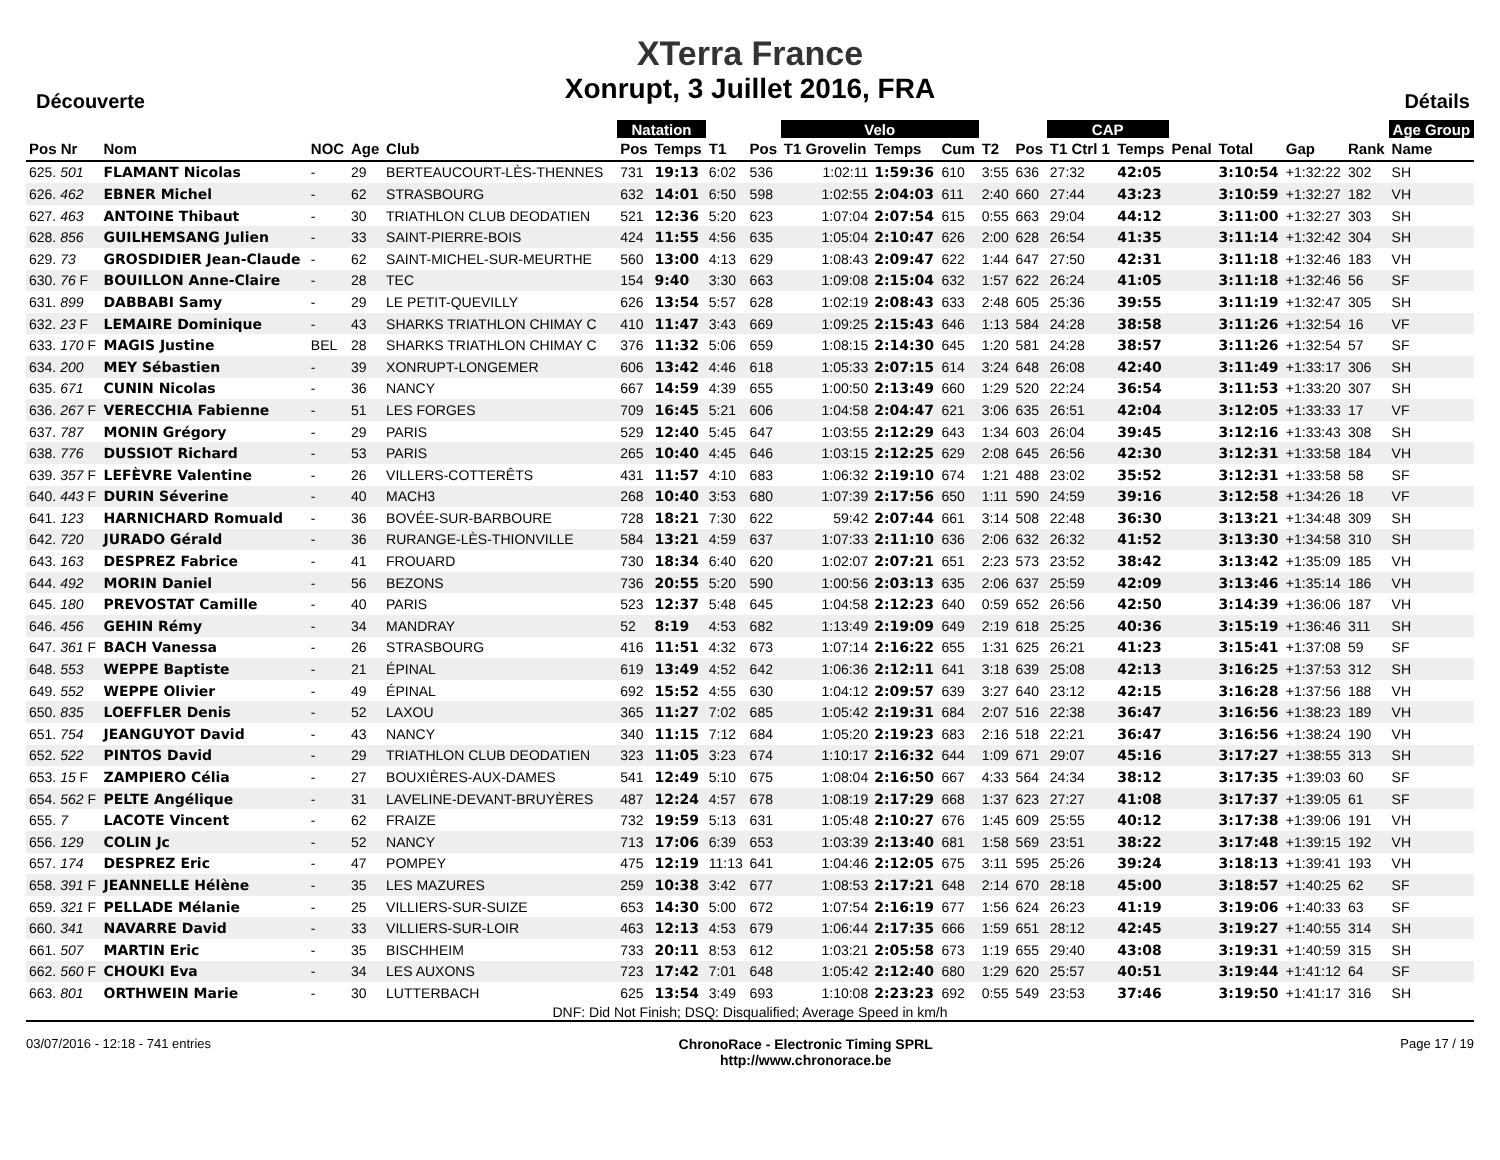XTerra France
Xonrupt, 3 Juillet 2016, FRA
Découverte Détails
| | | | | | | Natation | | | | Velo | | | | | CAP | | | | | | Age Group |
| --- | --- | --- | --- | --- | --- | --- | --- | --- | --- | --- | --- | --- | --- | --- | --- | --- | --- | --- | --- | --- | --- |
| Pos Nr | Nom | NOC | Age | Club | | Pos | Temps | T1 | Pos | T1 Grovelin | Temps | Cum | T2 | Pos | T1 Ctrl 1 | Temps | Penal | Total | Gap | Rank | Name |
| 625. 501 | FLAMANT Nicolas | - | 29 | BERTEAUCOURT-LÈS-THENNES | | 731 | 19:13 | 6:02 | 536 | 1:02:11 | 1:59:36 | 610 | 3:55 | 636 | 27:32 | 42:05 | | 3:10:54 | +1:32:22 | 302 | SH |
| 626. 462 | EBNER Michel | - | 62 | STRASBOURG | | 632 | 14:01 | 6:50 | 598 | 1:02:55 | 2:04:03 | 611 | 2:40 | 660 | 27:44 | 43:23 | | 3:10:59 | +1:32:27 | 182 | VH |
| 627. 463 | ANTOINE Thibaut | - | 30 | TRIATHLON CLUB DEODATIEN | | 521 | 12:36 | 5:20 | 623 | 1:07:04 | 2:07:54 | 615 | 0:55 | 663 | 29:04 | 44:12 | | 3:11:00 | +1:32:27 | 303 | SH |
| 628. 856 | GUILHEMSANG Julien | - | 33 | SAINT-PIERRE-BOIS | | 424 | 11:55 | 4:56 | 635 | 1:05:04 | 2:10:47 | 626 | 2:00 | 628 | 26:54 | 41:35 | | 3:11:14 | +1:32:42 | 304 | SH |
| 629. 73 | GROSDIDIER Jean-Claude | - | 62 | SAINT-MICHEL-SUR-MEURTHE | | 560 | 13:00 | 4:13 | 629 | 1:08:43 | 2:09:47 | 622 | 1:44 | 647 | 27:50 | 42:31 | | 3:11:18 | +1:32:46 | 183 | VH |
| 630. 76 F | BOUILLON Anne-Claire | - | 28 | TEC | | 154 | 9:40 | 3:30 | 663 | 1:09:08 | 2:15:04 | 632 | 1:57 | 622 | 26:24 | 41:05 | | 3:11:18 | +1:32:46 | 56 | SF |
| 631. 899 | DABBABI Samy | - | 29 | LE PETIT-QUEVILLY | | 626 | 13:54 | 5:57 | 628 | 1:02:19 | 2:08:43 | 633 | 2:48 | 605 | 25:36 | 39:55 | | 3:11:19 | +1:32:47 | 305 | SH |
| 632. 23 F | LEMAIRE Dominique | - | 43 | SHARKS TRIATHLON CHIMAY C | | 410 | 11:47 | 3:43 | 669 | 1:09:25 | 2:15:43 | 646 | 1:13 | 584 | 24:28 | 38:58 | | 3:11:26 | +1:32:54 | 16 | VF |
| 633. 170 F | MAGIS Justine | BEL | 28 | SHARKS TRIATHLON CHIMAY C | | 376 | 11:32 | 5:06 | 659 | 1:08:15 | 2:14:30 | 645 | 1:20 | 581 | 24:28 | 38:57 | | 3:11:26 | +1:32:54 | 57 | SF |
| 634. 200 | MEY Sébastien | - | 39 | XONRUPT-LONGEMER | | 606 | 13:42 | 4:46 | 618 | 1:05:33 | 2:07:15 | 614 | 3:24 | 648 | 26:08 | 42:40 | | 3:11:49 | +1:33:17 | 306 | SH |
| 635. 671 | CUNIN Nicolas | - | 36 | NANCY | | 667 | 14:59 | 4:39 | 655 | 1:00:50 | 2:13:49 | 660 | 1:29 | 520 | 22:24 | 36:54 | | 3:11:53 | +1:33:20 | 307 | SH |
| 636. 267 F | VERECCHIA Fabienne | - | 51 | LES FORGES | | 709 | 16:45 | 5:21 | 606 | 1:04:58 | 2:04:47 | 621 | 3:06 | 635 | 26:51 | 42:04 | | 3:12:05 | +1:33:33 | 17 | VF |
| 637. 787 | MONIN Grégory | - | 29 | PARIS | | 529 | 12:40 | 5:45 | 647 | 1:03:55 | 2:12:29 | 643 | 1:34 | 603 | 26:04 | 39:45 | | 3:12:16 | +1:33:43 | 308 | SH |
| 638. 776 | DUSSIOT Richard | - | 53 | PARIS | | 265 | 10:40 | 4:45 | 646 | 1:03:15 | 2:12:25 | 629 | 2:08 | 645 | 26:56 | 42:30 | | 3:12:31 | +1:33:58 | 184 | VH |
| 639. 357 F | LEFÈVRE Valentine | - | 26 | VILLERS-COTTERÊTS | | 431 | 11:57 | 4:10 | 683 | 1:06:32 | 2:19:10 | 674 | 1:21 | 488 | 23:02 | 35:52 | | 3:12:31 | +1:33:58 | 58 | SF |
| 640. 443 F | DURIN Séverine | - | 40 | MACH3 | | 268 | 10:40 | 3:53 | 680 | 1:07:39 | 2:17:56 | 650 | 1:11 | 590 | 24:59 | 39:16 | | 3:12:58 | +1:34:26 | 18 | VF |
| 641. 123 | HARNICHARD Romuald | - | 36 | BOVÉE-SUR-BARBOURE | | 728 | 18:21 | 7:30 | 622 | 59:42 | 2:07:44 | 661 | 3:14 | 508 | 22:48 | 36:30 | | 3:13:21 | +1:34:48 | 309 | SH |
| 642. 720 | JURADO Gérald | - | 36 | RURANGE-LÈS-THIONVILLE | | 584 | 13:21 | 4:59 | 637 | 1:07:33 | 2:11:10 | 636 | 2:06 | 632 | 26:32 | 41:52 | | 3:13:30 | +1:34:58 | 310 | SH |
| 643. 163 | DESPREZ Fabrice | - | 41 | FROUARD | | 730 | 18:34 | 6:40 | 620 | 1:02:07 | 2:07:21 | 651 | 2:23 | 573 | 23:52 | 38:42 | | 3:13:42 | +1:35:09 | 185 | VH |
| 644. 492 | MORIN Daniel | - | 56 | BEZONS | | 736 | 20:55 | 5:20 | 590 | 1:00:56 | 2:03:13 | 635 | 2:06 | 637 | 25:59 | 42:09 | | 3:13:46 | +1:35:14 | 186 | VH |
| 645. 180 | PREVOSTAT Camille | - | 40 | PARIS | | 523 | 12:37 | 5:48 | 645 | 1:04:58 | 2:12:23 | 640 | 0:59 | 652 | 26:56 | 42:50 | | 3:14:39 | +1:36:06 | 187 | VH |
| 646. 456 | GEHIN Rémy | - | 34 | MANDRAY | | 52 | 8:19 | 4:53 | 682 | 1:13:49 | 2:19:09 | 649 | 2:19 | 618 | 25:25 | 40:36 | | 3:15:19 | +1:36:46 | 311 | SH |
| 647. 361 F | BACH Vanessa | - | 26 | STRASBOURG | | 416 | 11:51 | 4:32 | 673 | 1:07:14 | 2:16:22 | 655 | 1:31 | 625 | 26:21 | 41:23 | | 3:15:41 | +1:37:08 | 59 | SF |
| 648. 553 | WEPPE Baptiste | - | 21 | ÉPINAL | | 619 | 13:49 | 4:52 | 642 | 1:06:36 | 2:12:11 | 641 | 3:18 | 639 | 25:08 | 42:13 | | 3:16:25 | +1:37:53 | 312 | SH |
| 649. 552 | WEPPE Olivier | - | 49 | ÉPINAL | | 692 | 15:52 | 4:55 | 630 | 1:04:12 | 2:09:57 | 639 | 3:27 | 640 | 23:12 | 42:15 | | 3:16:28 | +1:37:56 | 188 | VH |
| 650. 835 | LOEFFLER Denis | - | 52 | LAXOU | | 365 | 11:27 | 7:02 | 685 | 1:05:42 | 2:19:31 | 684 | 2:07 | 516 | 22:38 | 36:47 | | 3:16:56 | +1:38:23 | 189 | VH |
| 651. 754 | JEANGUYOT David | - | 43 | NANCY | | 340 | 11:15 | 7:12 | 684 | 1:05:20 | 2:19:23 | 683 | 2:16 | 518 | 22:21 | 36:47 | | 3:16:56 | +1:38:24 | 190 | VH |
| 652. 522 | PINTOS David | - | 29 | TRIATHLON CLUB DEODATIEN | | 323 | 11:05 | 3:23 | 674 | 1:10:17 | 2:16:32 | 644 | 1:09 | 671 | 29:07 | 45:16 | | 3:17:27 | +1:38:55 | 313 | SH |
| 653. 15 F | ZAMPIERO Célia | - | 27 | BOUXIÈRES-AUX-DAMES | | 541 | 12:49 | 5:10 | 675 | 1:08:04 | 2:16:50 | 667 | 4:33 | 564 | 24:34 | 38:12 | | 3:17:35 | +1:39:03 | 60 | SF |
| 654. 562 F | PELTE Angélique | - | 31 | LAVELINE-DEVANT-BRUYÈRES | | 487 | 12:24 | 4:57 | 678 | 1:08:19 | 2:17:29 | 668 | 1:37 | 623 | 27:27 | 41:08 | | 3:17:37 | +1:39:05 | 61 | SF |
| 655. 7 | LACOTE Vincent | - | 62 | FRAIZE | | 732 | 19:59 | 5:13 | 631 | 1:05:48 | 2:10:27 | 676 | 1:45 | 609 | 25:55 | 40:12 | | 3:17:38 | +1:39:06 | 191 | VH |
| 656. 129 | COLIN Jc | - | 52 | NANCY | | 713 | 17:06 | 6:39 | 653 | 1:03:39 | 2:13:40 | 681 | 1:58 | 569 | 23:51 | 38:22 | | 3:17:48 | +1:39:15 | 192 | VH |
| 657. 174 | DESPREZ Eric | - | 47 | POMPEY | | 475 | 12:19 | 11:13 | 641 | 1:04:46 | 2:12:05 | 675 | 3:11 | 595 | 25:26 | 39:24 | | 3:18:13 | +1:39:41 | 193 | VH |
| 658. 391 F | JEANNELLE Hélène | - | 35 | LES MAZURES | | 259 | 10:38 | 3:42 | 677 | 1:08:53 | 2:17:21 | 648 | 2:14 | 670 | 28:18 | 45:00 | | 3:18:57 | +1:40:25 | 62 | SF |
| 659. 321 F | PELLADE Mélanie | - | 25 | VILLIERS-SUR-SUIZE | | 653 | 14:30 | 5:00 | 672 | 1:07:54 | 2:16:19 | 677 | 1:56 | 624 | 26:23 | 41:19 | | 3:19:06 | +1:40:33 | 63 | SF |
| 660. 341 | NAVARRE David | - | 33 | VILLIERS-SUR-LOIR | | 463 | 12:13 | 4:53 | 679 | 1:06:44 | 2:17:35 | 666 | 1:59 | 651 | 28:12 | 42:45 | | 3:19:27 | +1:40:55 | 314 | SH |
| 661. 507 | MARTIN Eric | - | 35 | BISCHHEIM | | 733 | 20:11 | 8:53 | 612 | 1:03:21 | 2:05:58 | 673 | 1:19 | 655 | 29:40 | 43:08 | | 3:19:31 | +1:40:59 | 315 | SH |
| 662. 560 F | CHOUKI Eva | - | 34 | LES AUXONS | | 723 | 17:42 | 7:01 | 648 | 1:05:42 | 2:12:40 | 680 | 1:29 | 620 | 25:57 | 40:51 | | 3:19:44 | +1:41:12 | 64 | SF |
| 663. 801 | ORTHWEIN Marie | - | 30 | LUTTERBACH | | 625 | 13:54 | 3:49 | 693 | 1:10:08 | 2:23:23 | 692 | 0:55 | 549 | 23:53 | 37:46 | | 3:19:50 | +1:41:17 | 316 | SH |
DNF: Did Not Finish; DSQ: Disqualified; Average Speed in km/h
03/07/2016 - 12:18 - 741 entries
ChronoRace - Electronic Timing SPRL
http://www.chronorace.be
Page 17 / 19